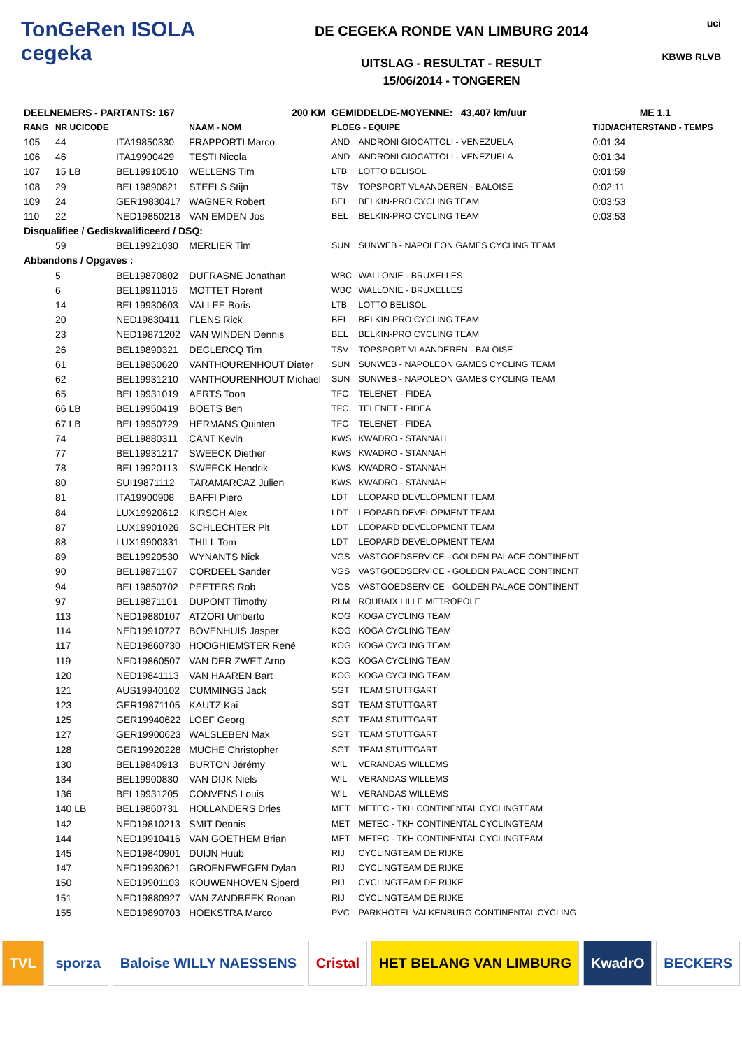TonGeRen ISOLA
cegeka
DE CEGEKA RONDE VAN LIMBURG 2014
UITSLAG - RESULTAT - RESULT
15/06/2014 - TONGEREN
uci
KBWB RLVB
| DEELNEMERS - PARTANTS: 167 | | | 200 KM | GEMIDDELDE-MOYENNE: 43,407 km/uur | | ME 1.1 |
| --- | --- | --- | --- | --- | --- | --- |
| RANG | NR UCICODE | | NAAM - NOM | PLOEG - EQUIPE | | TIJD/ACHTERSTAND - TEMPS |
| 105 | 44 | ITA19850330 | FRAPPORTI Marco | AND | ANDRONI GIOCATTOLI - VENEZUELA | 0:01:34 |
| 106 | 46 | ITA19900429 | TESTI Nicola | AND | ANDRONI GIOCATTOLI - VENEZUELA | 0:01:34 |
| 107 | 15 LB | BEL19910510 | WELLENS Tim | LTB | LOTTO BELISOL | 0:01:59 |
| 108 | 29 | BEL19890821 | STEELS Stijn | TSV | TOPSPORT VLAANDEREN - BALOISE | 0:02:11 |
| 109 | 24 | GER19830417 | WAGNER Robert | BEL | BELKIN-PRO CYCLING TEAM | 0:03:53 |
| 110 | 22 | NED19850218 | VAN EMDEN Jos | BEL | BELKIN-PRO CYCLING TEAM | 0:03:53 |
| Disqualifiee / Gediskwalificeerd / DSQ: | | | | | | |
| | 59 | BEL19921030 | MERLIER Tim | SUN | SUNWEB - NAPOLEON GAMES CYCLING TEAM | |
| Abbandons / Opgaves : | | | | | | |
| | 5 | BEL19870802 | DUFRASNE Jonathan | WBC | WALLONIE - BRUXELLES | |
| | 6 | BEL19911016 | MOTTET Florent | WBC | WALLONIE - BRUXELLES | |
| | 14 | BEL19930603 | VALLEE Boris | LTB | LOTTO BELISOL | |
| | 20 | NED19830411 | FLENS Rick | BEL | BELKIN-PRO CYCLING TEAM | |
| | 23 | NED19871202 | VAN WINDEN Dennis | BEL | BELKIN-PRO CYCLING TEAM | |
| | 26 | BEL19890321 | DECLERCQ Tim | TSV | TOPSPORT VLAANDEREN - BALOISE | |
| | 61 | BEL19850620 | VANTHOURENHOUT Dieter | SUN | SUNWEB - NAPOLEON GAMES CYCLING TEAM | |
| | 62 | BEL19931210 | VANTHOURENHOUT Michael | SUN | SUNWEB - NAPOLEON GAMES CYCLING TEAM | |
| | 65 | BEL19931019 | AERTS Toon | TFC | TELENET - FIDEA | |
| | 66 LB | BEL19950419 | BOETS Ben | TFC | TELENET - FIDEA | |
| | 67 LB | BEL19950729 | HERMANS Quinten | TFC | TELENET - FIDEA | |
| | 74 | BEL19880311 | CANT Kevin | KWS | KWADRO - STANNAH | |
| | 77 | BEL19931217 | SWEECK Diether | KWS | KWADRO - STANNAH | |
| | 78 | BEL19920113 | SWEECK Hendrik | KWS | KWADRO - STANNAH | |
| | 80 | SUI19871112 | TARAMARCAZ Julien | KWS | KWADRO - STANNAH | |
| | 81 | ITA19900908 | BAFFI Piero | LDT | LEOPARD DEVELOPMENT TEAM | |
| | 84 | LUX19920612 | KIRSCH Alex | LDT | LEOPARD DEVELOPMENT TEAM | |
| | 87 | LUX19901026 | SCHLECHTER Pit | LDT | LEOPARD DEVELOPMENT TEAM | |
| | 88 | LUX19900331 | THILL Tom | LDT | LEOPARD DEVELOPMENT TEAM | |
| | 89 | BEL19920530 | WYNANTS Nick | VGS | VASTGOEDSERVICE - GOLDEN PALACE CONTINENT | |
| | 90 | BEL19871107 | CORDEEL Sander | VGS | VASTGOEDSERVICE - GOLDEN PALACE CONTINENT | |
| | 94 | BEL19850702 | PEETERS Rob | VGS | VASTGOEDSERVICE - GOLDEN PALACE CONTINENT | |
| | 97 | BEL19871101 | DUPONT Timothy | RLM | ROUBAIX LILLE METROPOLE | |
| | 113 | NED19880107 | ATZORI Umberto | KOG | KOGA CYCLING TEAM | |
| | 114 | NED19910727 | BOVENHUIS Jasper | KOG | KOGA CYCLING TEAM | |
| | 117 | NED19860730 | HOOGHIEMSTER René | KOG | KOGA CYCLING TEAM | |
| | 119 | NED19860507 | VAN DER ZWET Arno | KOG | KOGA CYCLING TEAM | |
| | 120 | NED19841113 | VAN HAAREN Bart | KOG | KOGA CYCLING TEAM | |
| | 121 | AUS19940102 | CUMMINGS Jack | SGT | TEAM STUTTGART | |
| | 123 | GER19871105 | KAUTZ Kai | SGT | TEAM STUTTGART | |
| | 125 | GER19940622 | LOEF Georg | SGT | TEAM STUTTGART | |
| | 127 | GER19900623 | WALSLEBEN Max | SGT | TEAM STUTTGART | |
| | 128 | GER19920228 | MUCHE Christopher | SGT | TEAM STUTTGART | |
| | 130 | BEL19840913 | BURTON Jérémy | WIL | VERANDAS WILLEMS | |
| | 134 | BEL19900830 | VAN DIJK Niels | WIL | VERANDAS WILLEMS | |
| | 136 | BEL19931205 | CONVENS Louis | WIL | VERANDAS WILLEMS | |
| | 140 LB | BEL19860731 | HOLLANDERS Dries | MET | METEC - TKH CONTINENTAL CYCLINGTEAM | |
| | 142 | NED19810213 | SMIT Dennis | MET | METEC - TKH CONTINENTAL CYCLINGTEAM | |
| | 144 | NED19910416 | VAN GOETHEM Brian | MET | METEC - TKH CONTINENTAL CYCLINGTEAM | |
| | 145 | NED19840901 | DUIJN Huub | RIJ | CYCLINGTEAM DE RIJKE | |
| | 147 | NED19930621 | GROENEWEGEN Dylan | RIJ | CYCLINGTEAM DE RIJKE | |
| | 150 | NED19901103 | KOUWENHOVEN Sjoerd | RIJ | CYCLINGTEAM DE RIJKE | |
| | 151 | NED19880927 | VAN ZANDBEEK Ronan | RIJ | CYCLINGTEAM DE RIJKE | |
| | 155 | NED19890703 | HOEKSTRA Marco | PVC | PARKHOTEL VALKENBURG CONTINENTAL CYCLING | |
TVL sporza Baloise WILLY NAESSENS Cristal HET BELANG VAN LIMBURG KwadrO BECKERS